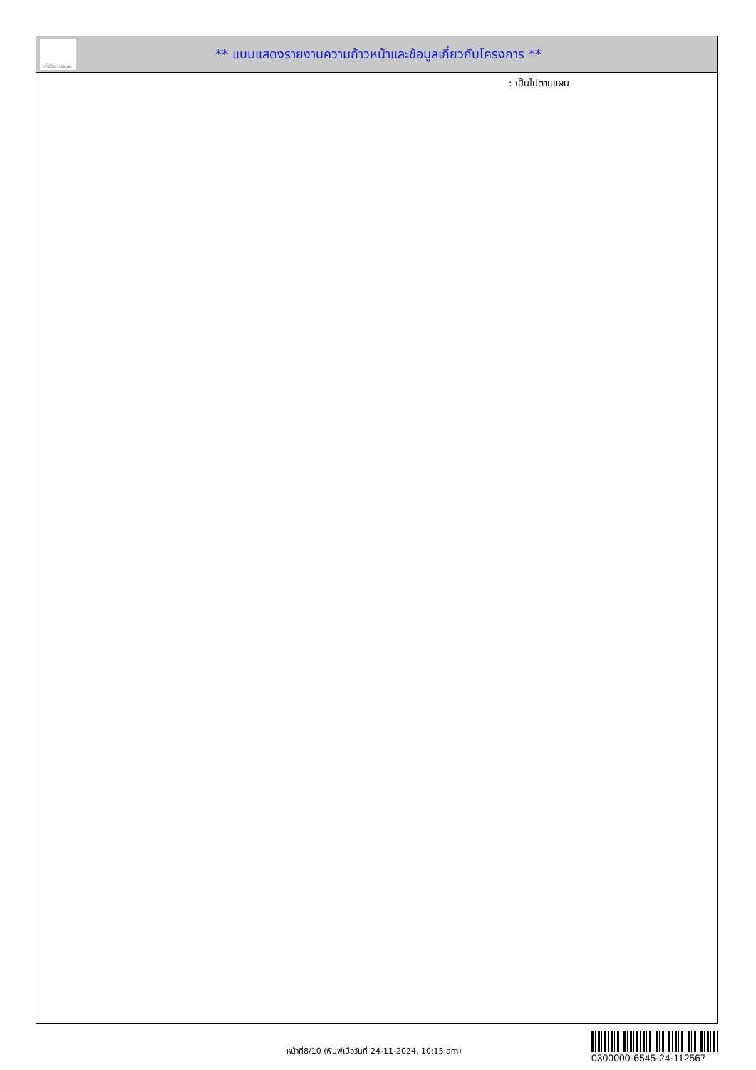ทั้งชีวิต..เราดูแล
** แบบแสดงรายงานความก้าวหน้าและข้อมูลเกี่ยวกับโครงการ **
: เป็นไปตามแผน
หน้าที่8/10 (พิมพ์เมื่อวันที่ 24-11-2024, 10:15 am)
0300000-6545-24-112567